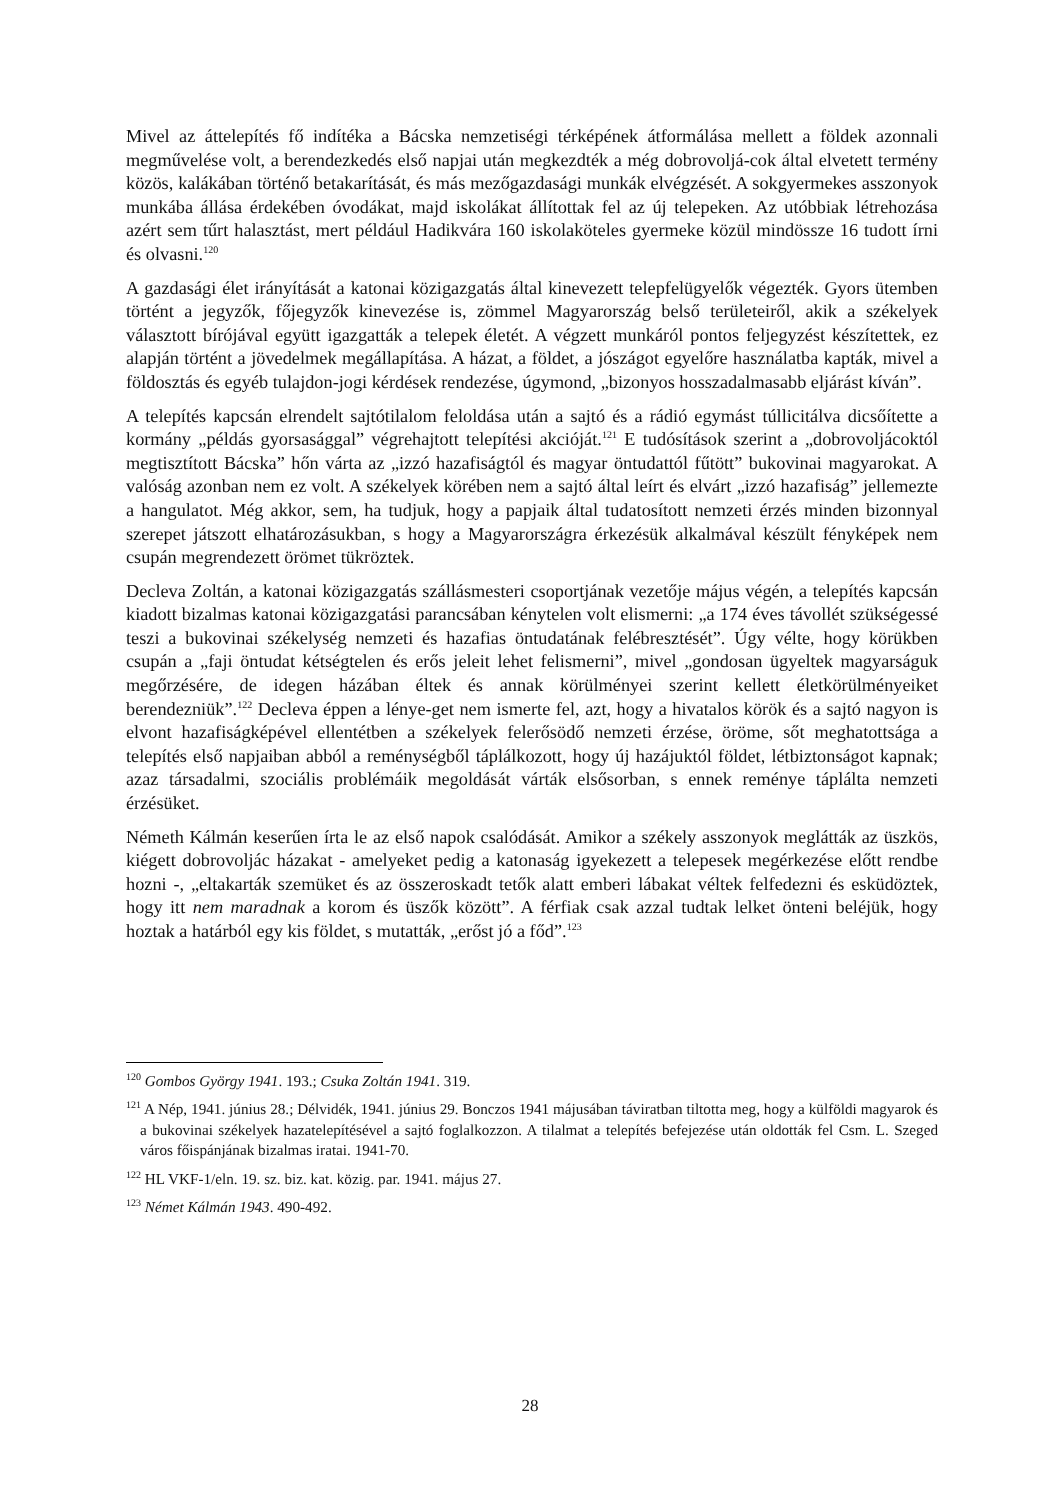Mivel az áttelepítés fő indítéka a Bácska nemzetiségi térképének átformálása mellett a földek azonnali megművelése volt, a berendezkedés első napjai után megkezdték a még dobrovoljá-cok által elvetett termény közös, kalákában történő betakarítását, és más mezőgazdasági munkák elvégzését. A sokgyermekes asszonyok munkába állása érdekében óvodákat, majd iskolákat állítottak fel az új telepeken. Az utóbbiak létrehozása azért sem tűrt halasztást, mert például Hadikvára 160 iskolaköteles gyermeke közül mindössze 16 tudott írni és olvasni.<sup>120</sup>
A gazdasági élet irányítását a katonai közigazgatás által kinevezett telepfelügyelők végezték. Gyors ütemben történt a jegyzők, főjegyzők kinevezése is, zömmel Magyarország belső területeiről, akik a székelyek választott bírójával együtt igazgatták a telepek életét. A végzett munkáról pontos feljegyzést készítettek, ez alapján történt a jövedelmek megállapítása. A házat, a földet, a jószágot egyelőre használatba kapták, mivel a földosztás és egyéb tulajdon-jogi kérdések rendezése, úgymond, „bizonyos hosszadalmasabb eljárást kíván”.
A telepítés kapcsán elrendelt sajtótilalom feloldása után a sajtó és a rádió egymást túllicitálva dicsőítette a kormány „példás gyorsasággal” végrehajtott telepítési akcióját.<sup>121</sup> E tudósítások szerint a „dobrovoljácoktól megtisztított Bácska” hőn várta az „izzó hazafiságtól és magyar öntudattól fűtött” bukovinai magyarokat. A valóság azonban nem ez volt. A székelyek körében nem a sajtó által leírt és elvárt „izzó hazafiság” jellemezte a hangulatot. Még akkor, sem, ha tudjuk, hogy a papjaik által tudatosított nemzeti érzés minden bizonnyal szerepet játszott elhatározásukban, s hogy a Magyarországra érkezésük alkalmával készült fényképek nem csupán megrendezett örömet tükröztek.
Decleva Zoltán, a katonai közigazgatás szállásmesteri csoportjának vezetője május végén, a telepítés kapcsán kiadott bizalmas katonai közigazgatási parancsában kénytelen volt elismerni: „a 174 éves távollét szükségessé teszi a bukovinai székelység nemzeti és hazafias öntudatának felébresztését”. Úgy vélte, hogy körükben csupán a „faji öntudat kétségtelen és erős jeleit lehet felismerni”, mivel „gondosan ügyeltek magyarságuk megőrzésére, de idegen házában éltek és annak körülményei szerint kellett életkörülményeiket berendezniük”.<sup>122</sup> Decleva éppen a lénye-get nem ismerte fel, azt, hogy a hivatalos körök és a sajtó nagyon is elvont hazafiságképével ellentétben a székelyek felerősödő nemzeti érzése, öröme, sőt meghatottsága a telepítés első napjaiban abból a reménységből táplálkozott, hogy új hazájuktól földet, létbiztonságot kapnak; azaz társadalmi, szociális problémáik megoldását várták elsősorban, s ennek reménye táplálta nemzeti érzésüket.
Németh Kálmán keserűen írta le az első napok csalódását. Amikor a székely asszonyok meglátták az üszkös, kiégett dobrovoljác házakat - amelyeket pedig a katonaság igyekezett a telepesek megérkezése előtt rendbe hozni -, „eltakarták szemüket és az összeroskadt tetők alatt emberi lábakat véltek felfedezni és esküdöztek, hogy itt nem maradnak a korom és üszők között”. A férfiak csak azzal tudtak lelket önteni beléjük, hogy hoztak a határból egy kis földet, s mutatták, „erőst jó a főd”.<sup>123</sup>
<sup>120</sup> Gombos György 1941. 193.; Csuka Zoltán 1941. 319.
<sup>121</sup> A Nép, 1941. június 28.; Délvidék, 1941. június 29. Bonczos 1941 májusában táviratban tiltotta meg, hogy a külföldi magyarok és a bukovinai székelyek hazatelepítésével a sajtó foglalkozzon. A tilalmat a telepítés befejezése után oldották fel Csm. L. Szeged város főispánjának bizalmas iratai. 1941-70.
<sup>122</sup> HL VKF-1/eln. 19. sz. biz. kat. közig. par. 1941. május 27.
<sup>123</sup> Német Kálmán 1943. 490-492.
28